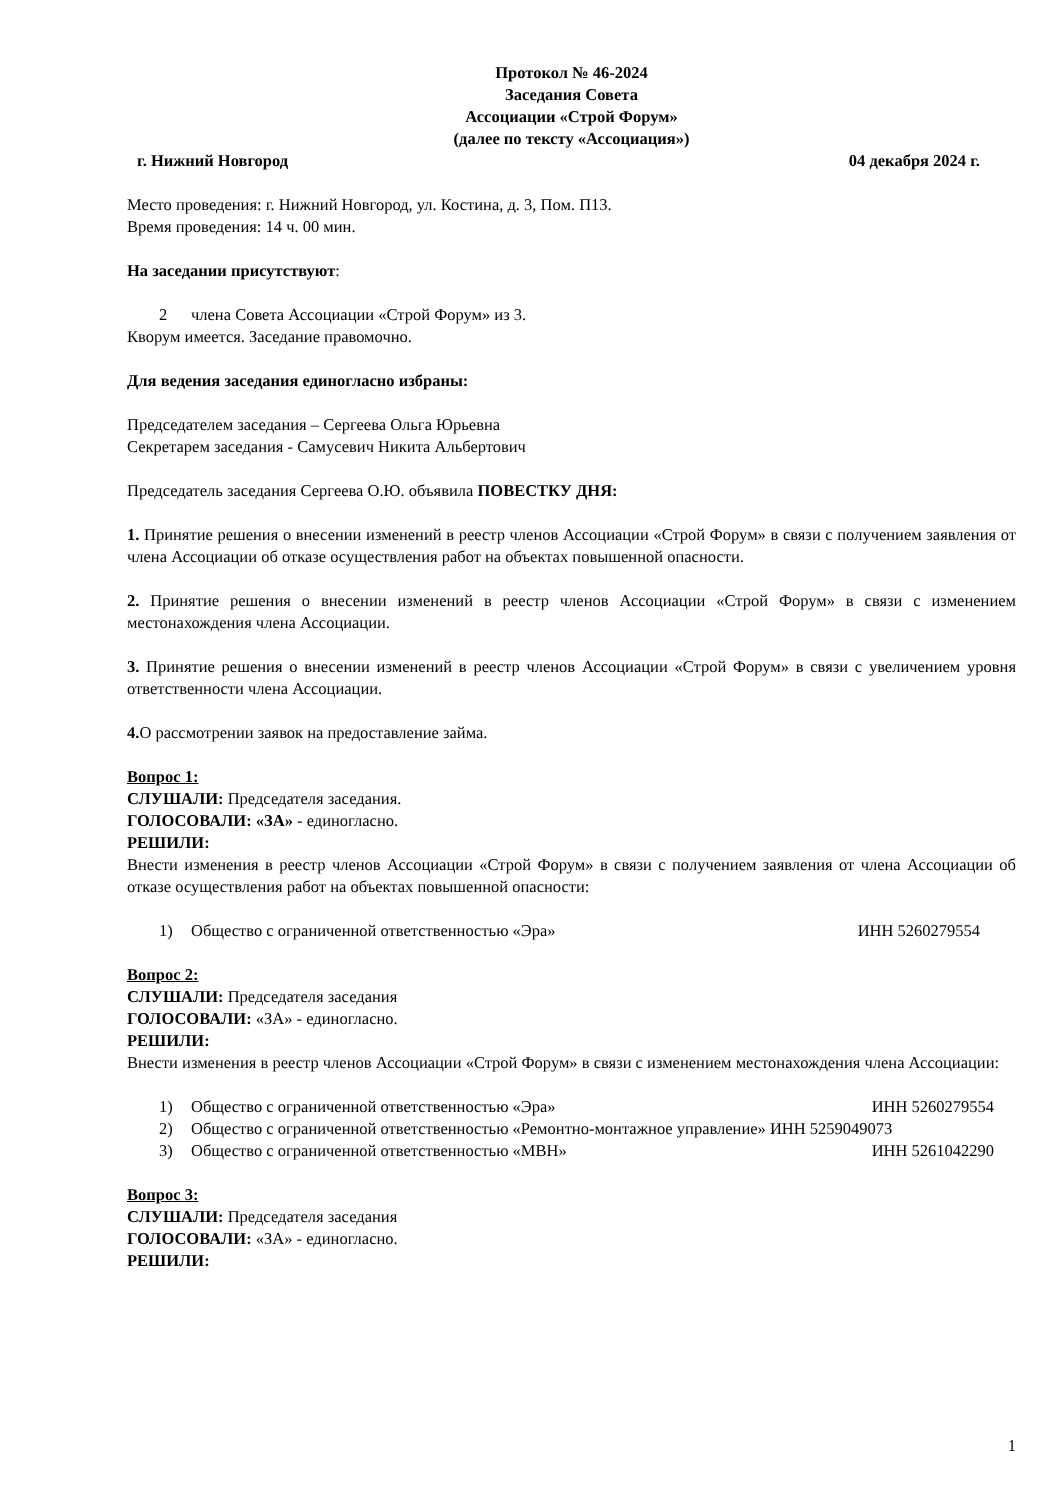Протокол № 46-2024
Заседания Совета
Ассоциации «Строй Форум»
(далее по тексту «Ассоциация»)
г. Нижний Новгород 04 декабря 2024 г.
Место проведения: г. Нижний Новгород, ул. Костина, д. 3, Пом. П13.
Время проведения: 14 ч. 00 мин.
На заседании присутствуют:
2 члена Совета Ассоциации «Строй Форум» из 3.
Кворум имеется. Заседание правомочно.
Для ведения заседания единогласно избраны:
Председателем заседания – Сергеева Ольга Юрьевна
Секретарем заседания - Самусевич Никита Альбертович
Председатель заседания Сергеева О.Ю. объявила ПОВЕСТКУ ДНЯ:
1. Принятие решения о внесении изменений в реестр членов Ассоциации «Строй Форум» в связи с получением заявления от члена Ассоциации об отказе осуществления работ на объектах повышенной опасности.
2. Принятие решения о внесении изменений в реестр членов Ассоциации «Строй Форум» в связи с изменением местонахождения члена Ассоциации.
3. Принятие решения о внесении изменений в реестр членов Ассоциации «Строй Форум» в связи с увеличением уровня ответственности члена Ассоциации.
4. О рассмотрении заявок на предоставление займа.
Вопрос 1:
СЛУШАЛИ: Председателя заседания.
ГОЛОСОВАЛИ: «ЗА» - единогласно.
РЕШИЛИ:
Внести изменения в реестр членов Ассоциации «Строй Форум» в связи с получением заявления от члена Ассоциации об отказе осуществления работ на объектах повышенной опасности:
1) Общество с ограниченной ответственностью «Эра» ИНН 5260279554
Вопрос 2:
СЛУШАЛИ: Председателя заседания
ГОЛОСОВАЛИ: «ЗА» - единогласно.
РЕШИЛИ:
Внести изменения в реестр членов Ассоциации «Строй Форум» в связи с изменением местонахождения члена Ассоциации:
1) Общество с ограниченной ответственностью «Эра» ИНН 5260279554
2) Общество с ограниченной ответственностью «Ремонтно-монтажное управление» ИНН 5259049073
3) Общество с ограниченной ответственностью «МВН» ИНН 5261042290
Вопрос 3:
СЛУШАЛИ: Председателя заседания
ГОЛОСОВАЛИ: «ЗА» - единогласно.
РЕШИЛИ:
1